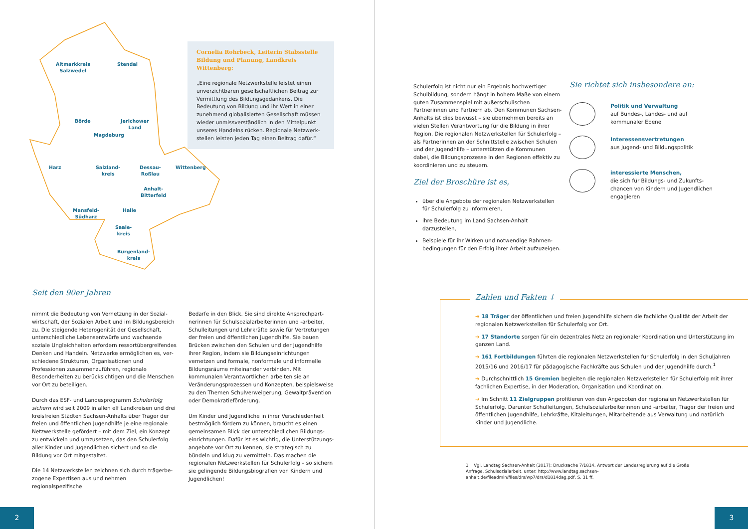Altmarkkreis
Salzwedel
Stendal
Börde Jerichower
Land
Magdeburg
Harz Salzland-
kreis
Dessau-
Roßlau
Wittenberg
Anhalt-
Bitterfeld
Mansfeld-
Südharz
Halle
Saale-
kreis
Burgenland-
kreis
Cornelia Rohrbeck, Leiterin Stabsstelle Bildung und Planung, Landkreis Wittenberg:
„Eine regionale Netzwerkstelle leistet einen unverzichtbaren gesellschaftlichen Beitrag zur Vermittlung des Bildungsgedankens. Die Bedeutung von Bildung und ihr Wert in einer zunehmend globalisierten Gesellschaft müssen wieder unmissverständlich in den Mittelpunkt unseres Handelns rücken. Regionale Netzwerk­stellen leisten jeden Tag einen Beitrag dafür.“
Seit den 90er Jahren
nimmt die Bedeutung von Vernetzung in der Sozial­wirtschaft, der Sozialen Arbeit und im Bildungsbereich zu. Die steigende Heterogenität der Gesellschaft, unterschiedliche Lebensentwürfe und wachsende soziale Ungleichheiten erfordern ressortübergreifendes Denken und Handeln. Netzwerke ermöglichen es, ver­schiedene Strukturen, Organisationen und Professionen zusammenzuführen, regionale Besonderheiten zu berücksichtigen und die Menschen vor Ort zu beteiligen.
Durch das ESF- und Landesprogramm Schulerfolg sichern wird seit 2009 in allen elf Landkreisen und drei kreisfreien Städten Sachsen-Anhalts über Träger der freien und öffentlichen Jugendhilfe je eine regionale Netzwerkstelle gefördert – mit dem Ziel, ein Konzept zu entwickeln und umzusetzen, das den Schulerfolg aller Kinder und Jugendlichen sichert und so die Bildung vor Ort mitgestaltet.
Die 14 Netzwerkstellen zeichnen sich durch trägerbe­zogene Expertisen aus und nehmen regionalspezifische
Bedarfe in den Blick. Sie sind direkte Ansprechpart­nerinnen für Schulsozialarbeiterinnen und -arbeiter, Schulleitungen und Lehrkräfte sowie für Vertretungen der freien und öffentlichen Jugendhilfe. Sie bauen Brücken zwischen den Schulen und der Jugendhilfe ihrer Region, indem sie Bildungseinrichtungen vernetzen und formale, nonformale und informelle Bildungsräume mit­einander verbinden. Mit kommunalen Verantwortlichen arbeiten sie an Veränderungsprozessen und Konzepten, beispielsweise zu den Themen Schulverweigerung, Gewaltprävention oder Demokratieförderung.
Um Kinder und Jugendliche in ihrer Verschiedenheit bestmöglich fördern zu können, braucht es einen gemeinsamen Blick der unterschiedlichen Bildungs­einrichtungen. Dafür ist es wichtig, die Unterstützungs­angebote vor Ort zu kennen, sie strategisch zu bündeln und klug zu vermitteln. Das machen die regionalen Netz­werkstellen für Schulerfolg – so sichern sie gelingende Bildungsbiografien von Kindern und Jugendlichen!
2
Schulerfolg ist nicht nur ein Ergebnis hochwertiger Schulbildung, sondern hängt in hohem Maße von einem guten Zusammenspiel mit außerschulischen Partnerinnen und Partnern ab. Den Kommunen Sachsen-Anhalts ist dies bewusst – sie übernehmen bereits an vielen Stellen Verantwortung für die Bildung in ihrer Region. Die regionalen Netzwerkstellen für Schulerfolg – als Partnerinnen an der Schnittstelle zwischen Schulen und der Jugendhilfe – unterstützen die Kommunen dabei, die Bildungsprozesse in den Regionen effektiv zu koordinieren und zu steuern.
Ziel der Broschüre ist es,
über die Angebote der regionalen Netzwerkstellen für Schulerfolg zu informieren,
ihre Bedeutung im Land Sachsen-Anhalt darzustellen,
Beispiele für ihr Wirken und notwendige Rahmen­bedingungen für den Erfolg ihrer Arbeit aufzuzeigen.
Sie richtet sich insbesondere an:
Politik und Verwaltung
auf Bundes-, Landes- und auf kommunaler Ebene
Interessensvertretungen
aus Jugend- und Bildungspolitik
interessierte Menschen,
die sich für Bildungs- und Zukunfts­chancen von Kindern und Jugend­lichen engagieren
Zahlen und Fakten ↓
➔ 18 Träger der öffentlichen und freien Jugendhilfe sichern die fachliche Qualität der Arbeit der regionalen Netzwerkstellen für Schulerfolg vor Ort.
➔ 17 Standorte sorgen für ein dezentrales Netz an regionaler Koordination und Unterstützung im ganzen Land.
➔ 161 Fortbildungen führten die regionalen Netzwerkstellen für Schulerfolg in den Schuljahren 2015/16 und 2016/17 für pädagogische Fachkräfte aus Schulen und der Jugendhilfe durch.<sup>1</sup>
➔ Durchschnittlich 15 Gremien begleiten die regionalen Netzwerkstellen für Schulerfolg mit ihrer fachlichen Expertise, in der Moderation, Organisation und Koordination.
➔ Im Schnitt 11 Zielgruppen profitieren von den Angeboten der regionalen Netzwerk­stellen für Schulerfolg. Darunter Schulleitungen, Schulsozialarbeiterinnen und -arbeiter, Träger der freien und öffentlichen Jugendhilfe, Lehrkräfte, Kitaleitungen, Mitarbeitende aus Verwaltung und natürlich Kinder und Jugendliche.
1 Vgl. Landtag Sachsen-Anhalt (2017): Drucksache 7/1814, Antwort der Landesregierung auf die Große Anfrage, Schulsozialarbeit, unter: http://www.landtag.sachsen-anhalt.de/fileadmin/files/drs/wp7/drs/d1814dag.pdf, S. 31 ff.
3